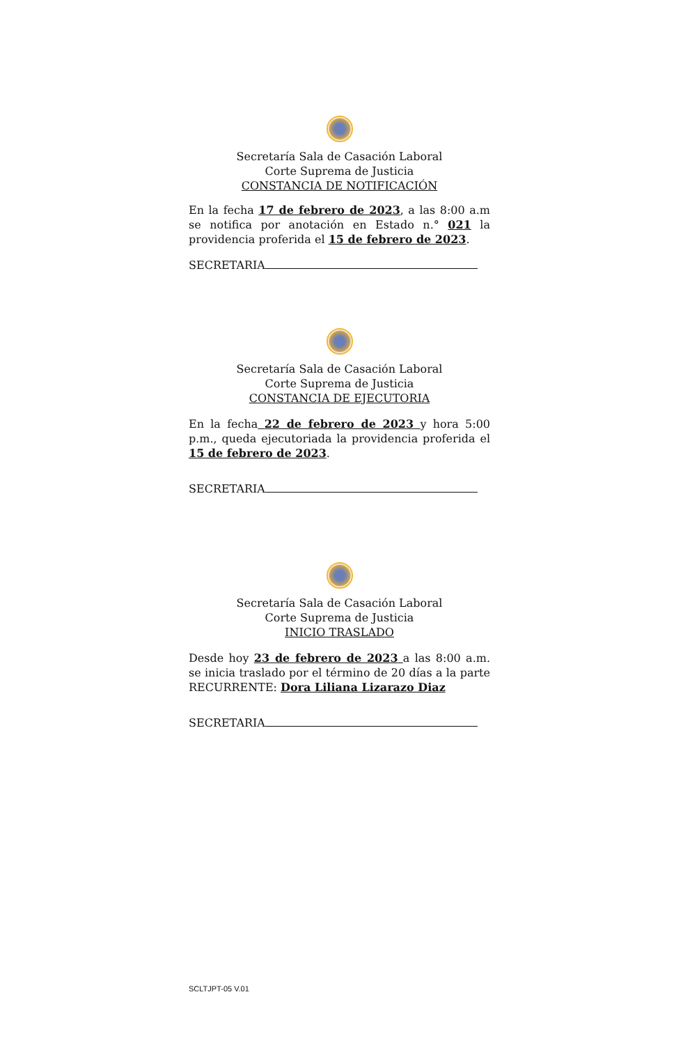Secretaría Sala de Casación Laboral
Corte Suprema de Justicia
CONSTANCIA DE NOTIFICACIÓN
En la fecha 17 de febrero de 2023, a las 8:00 a.m se notifica por anotación en Estado n.° 021 la providencia proferida el 15 de febrero de 2023.
SECRETARIA
Secretaría Sala de Casación Laboral
Corte Suprema de Justicia
CONSTANCIA DE EJECUTORIA
En la fecha 22 de febrero de 2023 y hora 5:00 p.m., queda ejecutoriada la providencia proferida el 15 de febrero de 2023.
SECRETARIA
Secretaría Sala de Casación Laboral
Corte Suprema de Justicia
INICIO TRASLADO
Desde hoy 23 de febrero de 2023 a las 8:00 a.m. se inicia traslado por el término de 20 días a la parte RECURRENTE: Dora Liliana Lizarazo Diaz
SECRETARIA
SCLTJPT-05 V.01